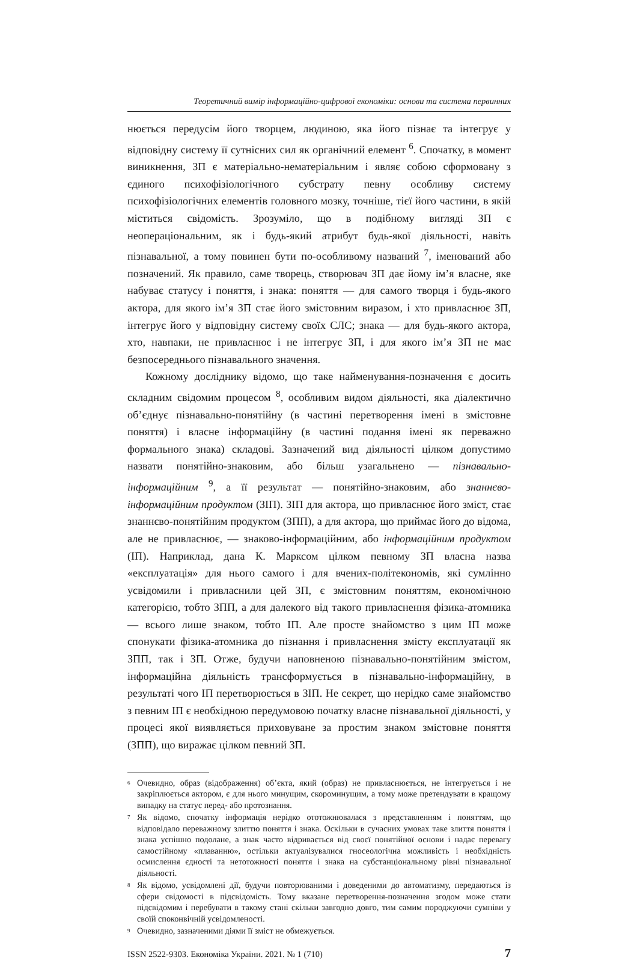Теоретичний вимір інформаційно-цифрової економіки: основи та система первинних
нюється передусім його творцем, людиною, яка його пізнає та інтегрує у відповідну систему її сутнісних сил як органічний елемент <sup>6</sup>. Спочатку, в момент виникнення, ЗП є матеріально-нематеріальним і являє собою сформовану з єдиного психофізіологічного субстрату певну особливу систему психофізіологічних елементів головного мозку, точніше, тієї його частини, в якій міститься свідомість. Зрозуміло, що в подібному вигляді ЗП є неопераціональним, як і будь-який атрибут будь-якої діяльності, навіть пізнавальної, а тому повинен бути по-особливому названий <sup>7</sup>, іменований або позначений. Як правило, саме творець, створювач ЗП дає йому ім’я власне, яке набуває статусу і поняття, і знака: поняття — для самого творця і будь-якого актора, для якого ім’я ЗП стає його змістовним виразом, і хто привласнює ЗП, інтегрує його у відповідну систему своїх СЛС; знака — для будь-якого актора, хто, навпаки, не привласнює і не інтегрує ЗП, і для якого ім’я ЗП не має безпосереднього пізнавального значення.
Кожному досліднику відомо, що таке найменування-позначення є досить складним свідомим процесом <sup>8</sup>, особливим видом діяльності, яка діалектично об’єднує пізнавально-понятійну (в частині перетворення імені в змістовне поняття) і власне інформаційну (в частині подання імені як переважно формального знака) складові. Зазначений вид діяльності цілком допустимо назвати понятійно-знаковим, або більш узагальнено — пізнавально-інформаційним <sup>9</sup>, а її результат — понятійно-знаковим, або знаннєво-інформаційним продуктом (ЗІП). ЗІП для актора, що привласнює його зміст, стає знаннєво-понятійним продуктом (ЗПП), а для актора, що приймає його до відома, але не привласнює, — знаково-інформаційним, або інформаційним продуктом (ІП). Наприклад, дана К. Марксом цілком певному ЗП власна назва «експлуатація» для нього самого і для вчених-політекономів, які сумлінно усвідомили і привласнили цей ЗП, є змістовним поняттям, економічною категорією, тобто ЗПП, а для далекого від такого привласнення фізика-атомника — всього лише знаком, тобто ІП. Але просте знайомство з цим ІП може спонукати фізика-атомника до пізнання і привласнення змісту експлуатації як ЗПП, так і ЗП. Отже, будучи наповненою пізнавально-понятійним змістом, інформаційна діяльність трансформується в пізнавально-інформаційну, в результаті чого ІП перетворюється в ЗІП. Не секрет, що нерідко саме знайомство з певним ІП є необхідною передумовою початку власне пізнавальної діяльності, у процесі якої виявляється приховуване за простим знаком змістовне поняття (ЗПП), що виражає цілком певний ЗП.
<sup>6</sup> Очевидно, образ (відображення) об’єкта, який (образ) не привласнюється, не інтегрується і не закріплюється актором, є для нього минущим, скороминущим, а тому може претендувати в кращому випадку на статус перед- або протознання.
<sup>7</sup> Як відомо, спочатку інформація нерідко ототожнювалася з представленням і поняттям, що відповідало переважному злиттю поняття і знака. Оскільки в сучасних умовах таке злиття поняття і знака успішно подолане, а знак часто відривається від своєї понятійної основи і надає перевагу самостійному «плаванню», остільки актуалізувалися гносеологічна можливість і необхідність осмислення єдності та нетотожності поняття і знака на субстанціональному рівні пізнавальної діяльності.
<sup>8</sup> Як відомо, усвідомлені дії, будучи повторюваними і доведеними до автоматизму, передаються із сфери свідомості в підсвідомість. Тому вказане перетворення-позначення згодом може стати підсвідомим і перебувати в такому стані скільки завгодно довго, тим самим породжуючи сумніви у своїй споконвічній усвідомленості.
<sup>9</sup> Очевидно, зазначеними діями її зміст не обмежується.
ISSN 2522-9303. Економіка України. 2021. № 1 (710) 7